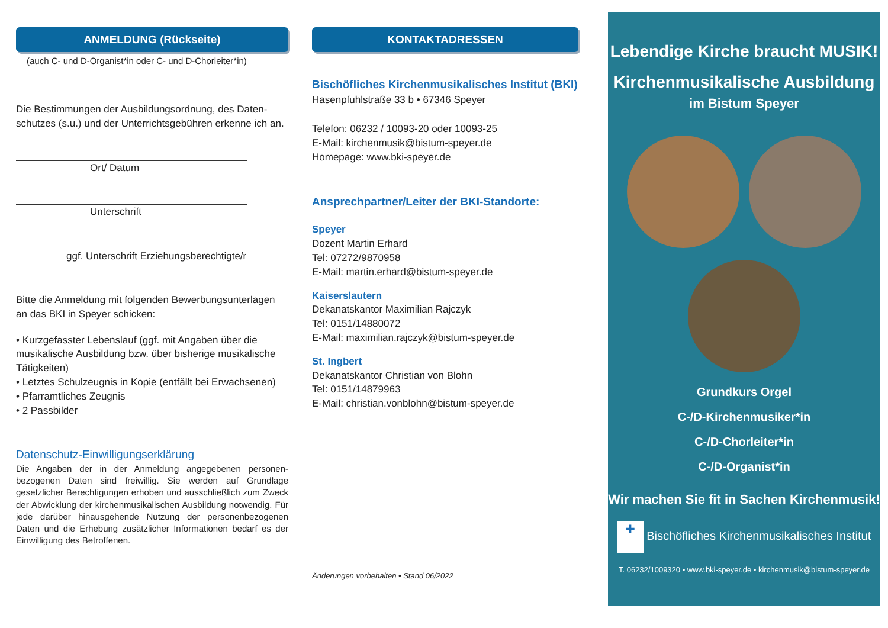ANMELDUNG (Rückseite)
(auch C- und D-Organist*in oder C- und D-Chorleiter*in)
Die Bestimmungen der Ausbildungsordnung, des Daten-schutzes (s.u.) und der Unterrichtsgebühren erkenne ich an.
Ort/ Datum
Unterschrift
ggf. Unterschrift Erziehungsberechtigte/r
Bitte die Anmeldung mit folgenden Bewerbungsunterlagen an das BKI in Speyer schicken:
• Kurzgefasster Lebenslauf (ggf. mit Angaben über die musikalische Ausbildung bzw. über bisherige musikalische Tätigkeiten)
• Letztes Schulzeugnis in Kopie (entfällt bei Erwachsenen)
• Pfarramtliches Zeugnis
• 2 Passbilder
Datenschutz-Einwilligungserklärung
Die Angaben der in der Anmeldung angegebenen personen-bezogenen Daten sind freiwillig. Sie werden auf Grundlage gesetzlicher Berechtigungen erhoben und ausschließlich zum Zweck der Abwicklung der kirchenmusikalischen Ausbildung notwendig. Für jede darüber hinausgehende Nutzung der personenbezogenen Daten und die Erhebung zusätzlicher Informationen bedarf es der Einwilligung des Betroffenen.
KONTAKTADRESSEN
Bischöfliches Kirchenmusikalisches Institut (BKI)
Hasenpfuhlstraße 33 b • 67346 Speyer
Telefon: 06232 / 10093-20 oder 10093-25
E-Mail: kirchenmusik@bistum-speyer.de
Homepage: www.bki-speyer.de
Ansprechpartner/Leiter der BKI-Standorte:
Speyer
Dozent Martin Erhard
Tel: 07272/9870958
E-Mail: martin.erhard@bistum-speyer.de
Kaiserslautern
Dekanatskantor Maximilian Rajczyk
Tel: 0151/14880072
E-Mail: maximilian.rajczyk@bistum-speyer.de
St. Ingbert
Dekanatskantor Christian von Blohn
Tel: 0151/14879963
E-Mail: christian.vonblohn@bistum-speyer.de
Änderungen vorbehalten • Stand 06/2022
Lebendige Kirche braucht MUSIK!
Kirchenmusikalische Ausbildung
im Bistum Speyer
Grundkurs Orgel
C-/D-Kirchenmusiker*in
C-/D-Chorleiter*in
C-/D-Organist*in
Wir machen Sie fit in Sachen Kirchenmusik!
✚ Bischöfliches Kirchenmusikalisches Institut
T. 06232/1009320 • www.bki-speyer.de • kirchenmusik@bistum-speyer.de